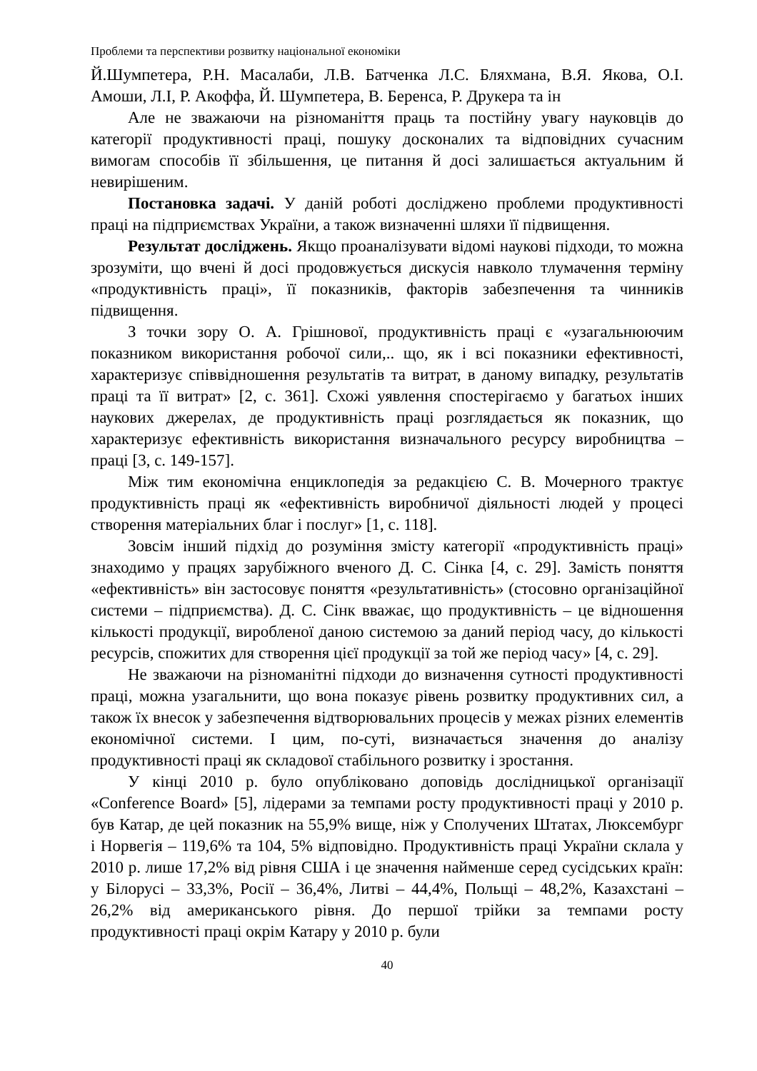Проблеми та перспективи розвитку національної економіки
Й.Шумпетера, Р.Н. Масалаби, Л.В. Батченка Л.С. Бляхмана, В.Я. Якова, О.І. Амоши, Л.І, Р. Акоффа, Й. Шумпетера, В. Беренса, Р. Друкера та ін
Але не зважаючи на різноманіття праць та постійну увагу науковців до категорії продуктивності праці, пошуку досконалих та відповідних сучасним вимогам способів її збільшення, це питання й досі залишається актуальним й невирішеним.
Постановка задачі. У даній роботі досліджено проблеми продуктивності праці на підприємствах України, а також визначенні шляхи її підвищення.
Результат досліджень. Якщо проаналізувати відомі наукові підходи, то можна зрозуміти, що вчені й досі продовжується дискусія навколо тлумачення терміну «продуктивність праці», її показників, факторів забезпечення та чинників підвищення.
З точки зору О. А. Грішнової, продуктивність праці є «узагальнюючим показником використання робочої сили,.. що, як і всі показники ефективності, характеризує співвідношення результатів та витрат, в даному випадку, результатів праці та її витрат» [2, с. 361]. Схожі уявлення спостерігаємо у багатьох інших наукових джерелах, де продуктивність праці розглядається як показник, що характеризує ефективність використання визначального ресурсу виробництва – праці [3, с. 149-157].
Між тим економічна енциклопедія за редакцією С. В. Мочерного трактує продуктивність праці як «ефективність виробничої діяльності людей у процесі створення матеріальних благ і послуг» [1, с. 118].
Зовсім інший підхід до розуміння змісту категорії «продуктивність праці» знаходимо у працях зарубіжного вченого Д. С. Сінка [4, с. 29]. Замість поняття «ефективність» він застосовує поняття «результативність» (стосовно організаційної системи – підприємства). Д. С. Сінк вважає, що продуктивність – це відношення кількості продукції, виробленої даною системою за даний період часу, до кількості ресурсів, спожитих для створення цієї продукції за той же період часу» [4, с. 29].
Не зважаючи на різноманітні підходи до визначення сутності продуктивності праці, можна узагальнити, що вона показує рівень розвитку продуктивних сил, а також їх внесок у забезпечення відтворювальних процесів у межах різних елементів економічної системи. І цим, по-суті, визначається значення до аналізу продуктивності праці як складової стабільного розвитку і зростання.
У кінці 2010 р. було опубліковано доповідь дослідницької організації «Conference Board» [5], лідерами за темпами росту продуктивності праці у 2010 р. був Катар, де цей показник на 55,9% вище, ніж у Сполучених Штатах, Люксембург і Норвегія – 119,6% та 104, 5% відповідно. Продуктивність праці України склала у 2010 р. лише 17,2% від рівня США і це значення найменше серед сусідських країн: у Білорусі – 33,3%, Росії – 36,4%, Литві – 44,4%, Польщі – 48,2%, Казахстані – 26,2% від американського рівня. До першої трійки за темпами росту продуктивності праці окрім Катару у 2010 р. були
40